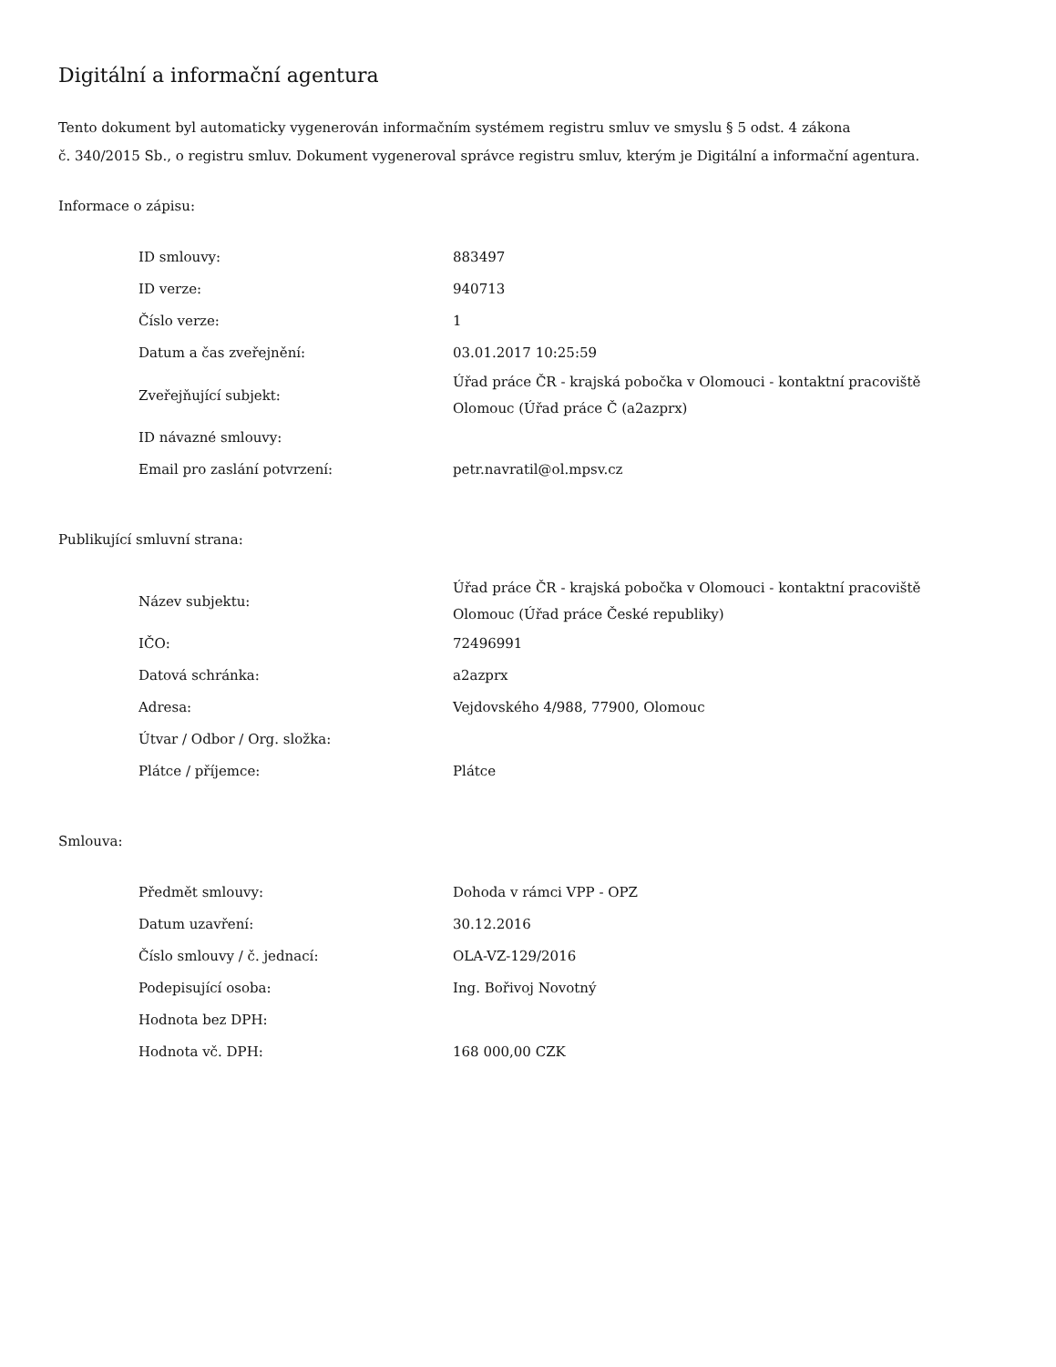Digitální a informační agentura
Tento dokument byl automaticky vygenerován informačním systémem registru smluv ve smyslu § 5 odst. 4 zákona
č. 340/2015 Sb., o registru smluv. Dokument vygeneroval správce registru smluv, kterým je Digitální a informační agentura.
Informace o zápisu:
| ID smlouvy: | 883497 |
| ID verze: | 940713 |
| Číslo verze: | 1 |
| Datum a čas zveřejnění: | 03.01.2017 10:25:59 |
| Zveřejňující subjekt: | Úřad práce ČR - krajská pobočka v Olomouci - kontaktní pracoviště Olomouc (Úřad práce Č (a2azprx) |
| ID návazné smlouvy: | |
| Email pro zaslání potvrzení: | petr.navratil@ol.mpsv.cz |
Publikující smluvní strana:
| Název subjektu: | Úřad práce ČR - krajská pobočka v Olomouci - kontaktní pracoviště Olomouc (Úřad práce České republiky) |
| IČO: | 72496991 |
| Datová schránka: | a2azprx |
| Adresa: | Vejdovského 4/988, 77900, Olomouc |
| Útvar / Odbor / Org. složka: | |
| Plátce / příjemce: | Plátce |
Smlouva:
| Předmět smlouvy: | Dohoda v rámci VPP - OPZ |
| Datum uzavření: | 30.12.2016 |
| Číslo smlouvy / č. jednací: | OLA-VZ-129/2016 |
| Podepisující osoba: | Ing. Bořivoj Novotný |
| Hodnota bez DPH: | |
| Hodnota vč. DPH: | 168 000,00 CZK |